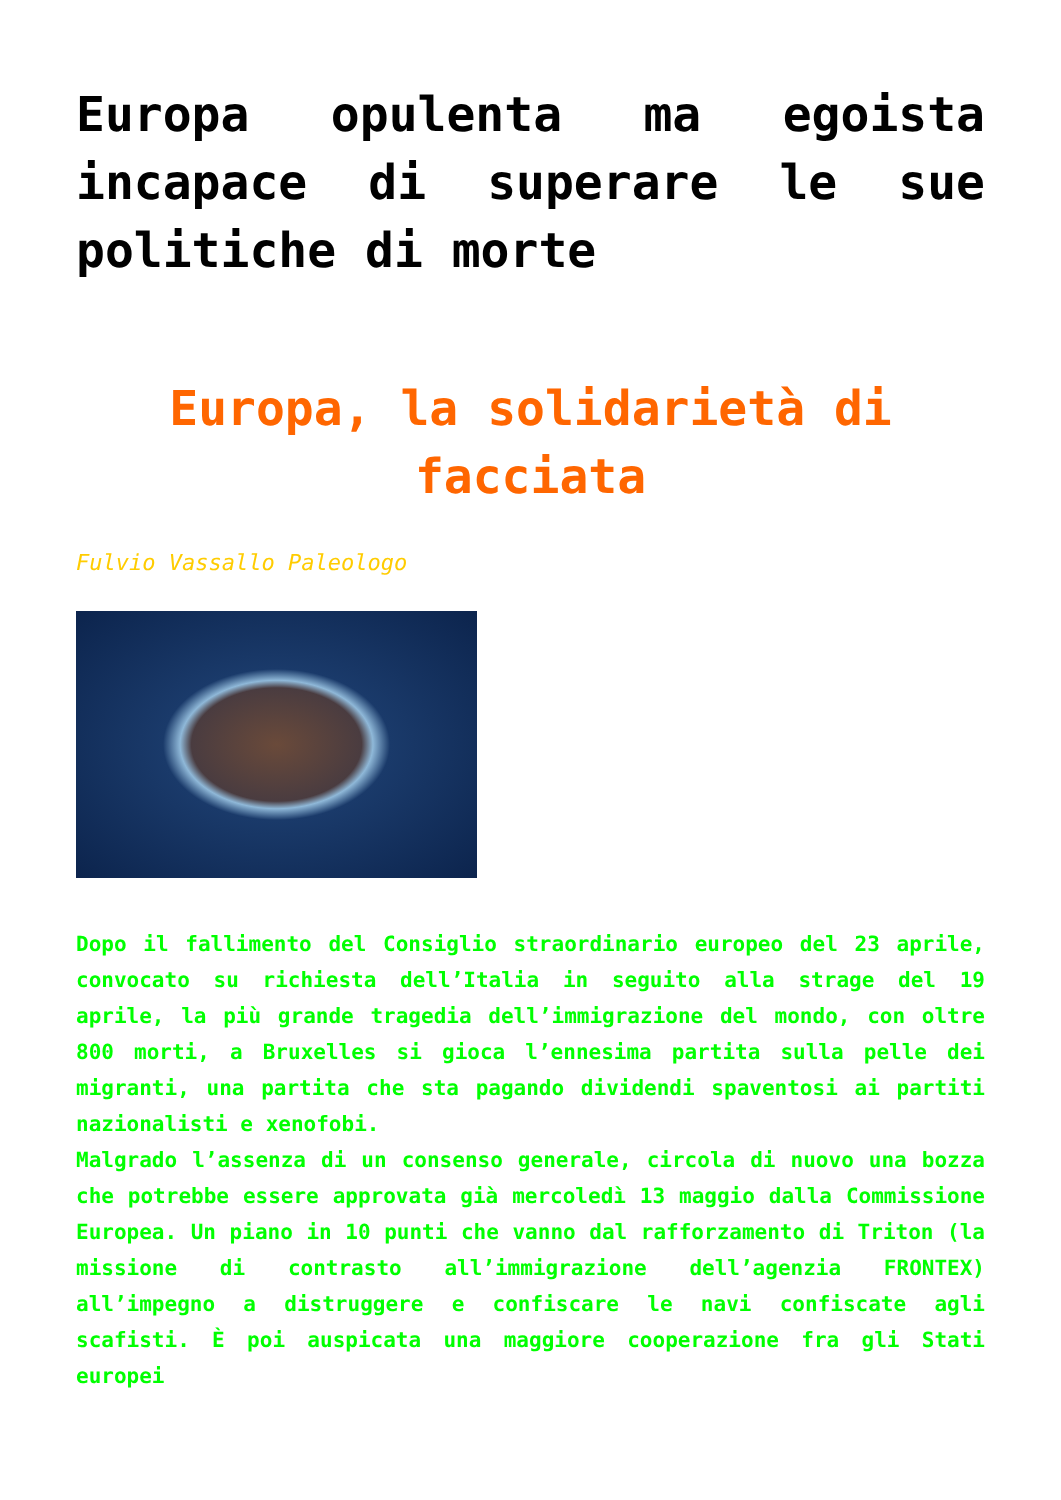Europa opulenta ma egoista incapace di superare le sue politiche di morte
Europa, la solidarietà di facciata
Fulvio Vassallo Paleologo
Dopo il fallimento del Consiglio straordinario europeo del 23 aprile, convocato su richiesta dell’Italia in seguito alla strage del 19 aprile, la più grande tragedia dell’immigrazione del mondo, con oltre 800 morti, a Bruxelles si gioca l’ennesima partita sulla pelle dei migranti, una partita che sta pagando dividendi spaventosi ai partiti nazionalisti e xenofobi.
Malgrado l’assenza di un consenso generale, circola di nuovo una bozza che potrebbe essere approvata già mercoledì 13 maggio dalla Commissione Europea. Un piano in 10 punti che vanno dal rafforzamento di Triton (la missione di contrasto all’immigrazione dell’agenzia FRONTEX) all’impegno a distruggere e confiscare le navi confiscate agli scafisti. È poi auspicata una maggiore cooperazione fra gli Stati europei